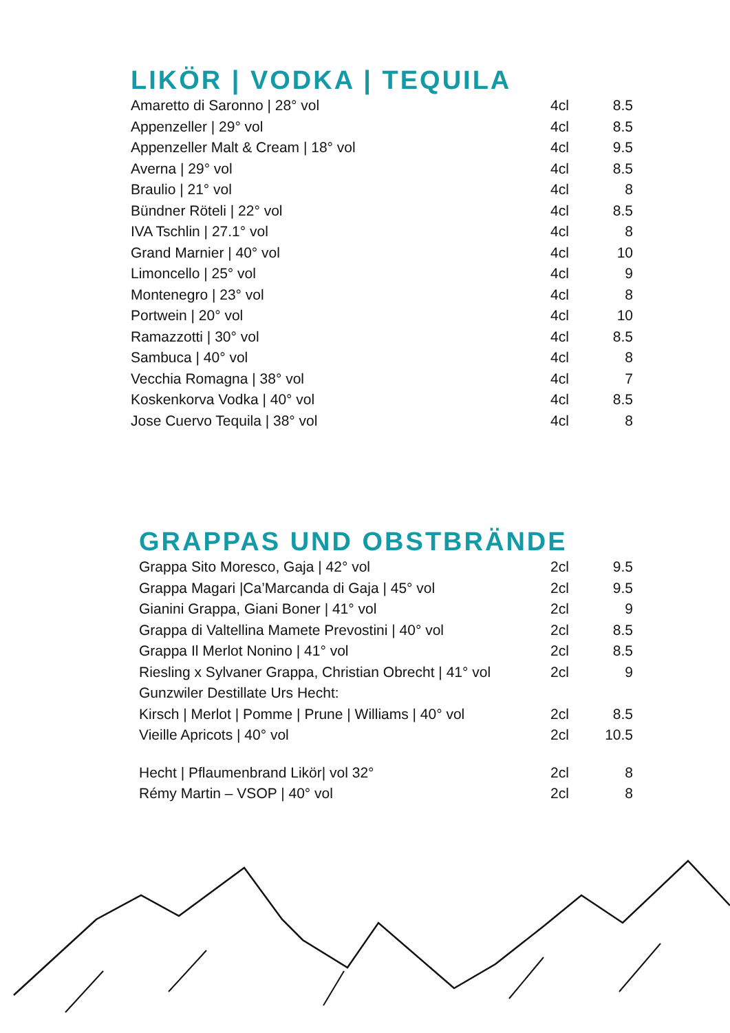LIKÖR | VODKA | TEQUILA
| Amaretto di Saronno / 28° vol | 4cl | 8.5 |
| Appenzeller / 29° vol | 4cl | 8.5 |
| Appenzeller Malt & Cream / 18° vol | 4cl | 9.5 |
| Averna / 29° vol | 4cl | 8.5 |
| Braulio / 21° vol | 4cl | 8 |
| Bündner Röteli / 22° vol | 4cl | 8.5 |
| IVA Tschlin / 27.1° vol | 4cl | 8 |
| Grand Marnier / 40° vol | 4cl | 10 |
| Limoncello / 25° vol | 4cl | 9 |
| Montenegro / 23° vol | 4cl | 8 |
| Portwein / 20° vol | 4cl | 10 |
| Ramazzotti / 30° vol | 4cl | 8.5 |
| Sambuca / 40° vol | 4cl | 8 |
| Vecchia Romagna / 38° vol | 4cl | 7 |
| Koskenkorva Vodka / 40° vol | 4cl | 8.5 |
| Jose Cuervo Tequila / 38° vol | 4cl | 8 |
GRAPPAS UND OBSTBRÄNDE
| Grappa Sito Moresco, Gaja / 42° vol | 2cl | 9.5 |
| Grappa Magari /Ca’Marcanda di Gaja / 45° vol | 2cl | 9.5 |
| Gianini Grappa, Giani Boner / 41° vol | 2cl | 9 |
| Grappa di Valtellina Mamete Prevostini / 40° vol | 2cl | 8.5 |
| Grappa Il Merlot Nonino / 41° vol | 2cl | 8.5 |
| Riesling x Sylvaner Grappa, Christian Obrecht / 41° vol | 2cl | 9 |
| Gunzwiler Destillate Urs Hecht: | | |
| Kirsch / Merlot / Pomme / Prune / Williams / 40° vol | 2cl | 8.5 |
| Vieille Apricots / 40° vol | 2cl | 10.5 |
| Hecht / Pflaumenbrand Likör/ vol 32° | 2cl | 8 |
| Rémy Martin – VSOP / 40° vol | 2cl | 8 |